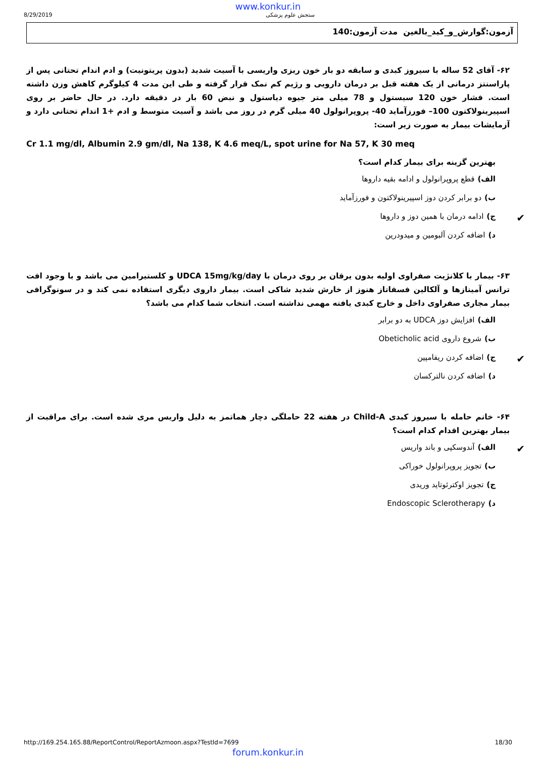www.konkur.in
8/29/2019 ستجش علوم پزشکی
آزمون:گوارش_و_کبد_بالغین مدت آزمون:140
۶۲- آقای 52 ساله با سیروز کبدی و سابقه دو بار خون ریزی واریسی با آسیت شدید (بدون پریتونیت) و ادم اندام تحتانی پس از پاراسنتز درمانی از یک هفته قبل بر درمان دارویی و رژیم کم نمک قرار گرفته و طی این مدت 4 کیلوگرم کاهش وزن داشته است. فشار خون 120 سیستول و 78 میلی متر جیوه دیاستول و نبض 60 بار در دقیقه دارد. در حال حاضر بر روی اسپیرینولاکتون 100– فورزآماید 40- پروپرانولول 40 میلی گرم در روز می باشد و آسیت متوسط و ادم +1 اندام تحتانی دارد و آزمایشات بیمار به صورت زیر است:
Cr 1.1 mg/dl, Albumin 2.9 gm/dl, Na 138, K 4.6 meq/L, spot urine for Na 57, K 30 meq
بهترین گزینه برای بیمار کدام است؟
الف) قطع پروپرانولول و ادامه بقیه داروها
ب) دو برابر کردن دوز اسپیرینولاکتون و فورزآماید
✔
ج) ادامه درمان با همین دوز و داروها
د) اضافه کردن آلبومین و میدودرین
۶۳- بیمار با کلانژیت صفراوی اولیه بدون یرقان بر روی درمان با UDCA 15mg/kg/day و کلستیرامین می باشد و با وجود افت ترانس آمینازها و آلکالین فسفاتاز هنوز از خارش شدید شاکی است. بیمار داروی دیگری استفاده نمی کند و در سونوگرافی بیمار مجاری صفراوی داخل و خارج کبدی یافته مهمی نداشته است. انتخاب شما کدام می باشد؟
الف) افزایش دوز UDCA به دو برابر
ب) شروع داروی Obeticholic acid
✔
ج) اضافه کردن ریفامپین
د) اضافه کردن نالترکسان
۶۴- خانم حامله با سیروز کبدی Child-A در هفته 22 حاملگی دچار هماتمز به دلیل واریس مری شده است. برای مراقبت از بیمار بهترین اقدام کدام است؟
✔
الف) آندوسکپی و باند واریس
ب) تجویز پروپرانولول خوراکی
ج) تجویز اوکترئوتاید وریدی
د) Endoscopic Sclerotherapy
http://169.254.165.88/ReportControl/ReportAzmoon.aspx?TestId=7699 18/30
forum.konkur.in